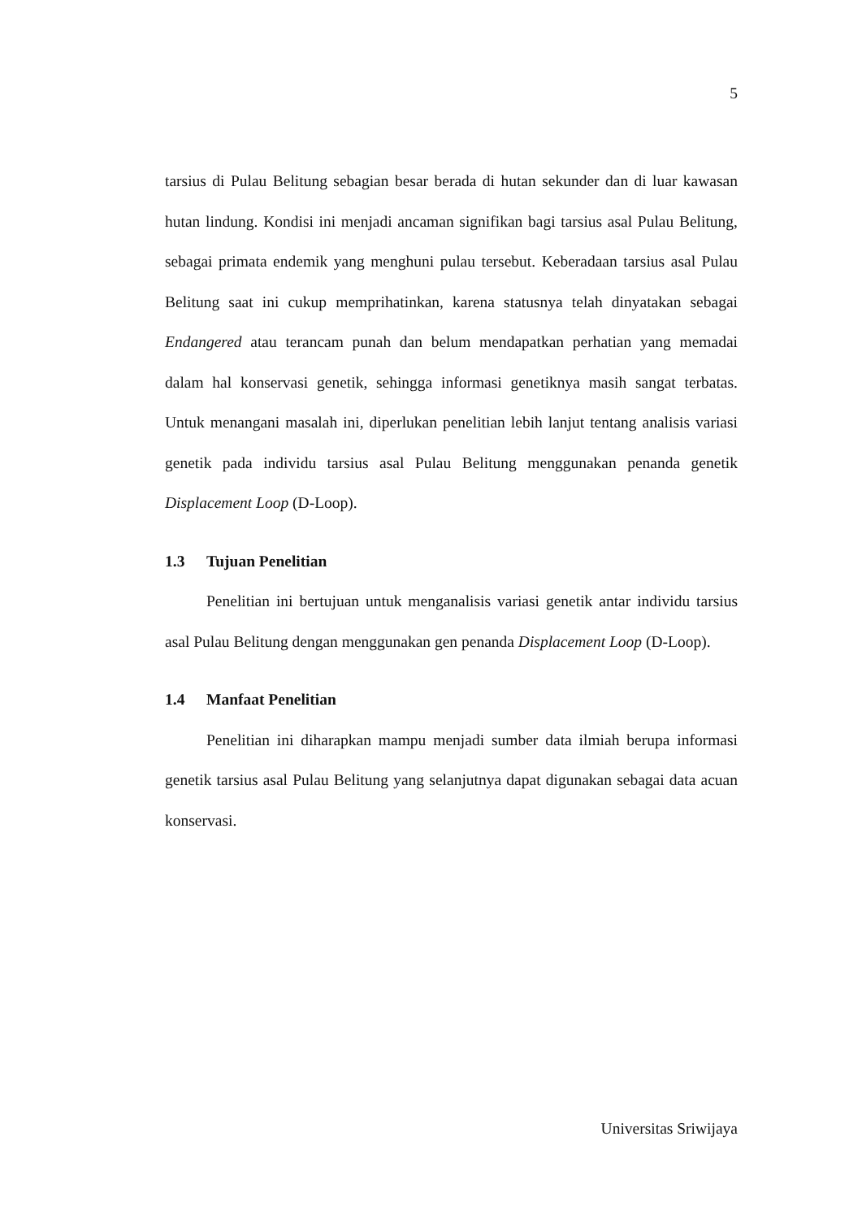5
tarsius di Pulau Belitung sebagian besar berada di hutan sekunder dan di luar kawasan hutan lindung. Kondisi ini menjadi ancaman signifikan bagi tarsius asal Pulau Belitung, sebagai primata endemik yang menghuni pulau tersebut. Keberadaan tarsius asal Pulau Belitung saat ini cukup memprihatinkan, karena statusnya telah dinyatakan sebagai Endangered atau terancam punah dan belum mendapatkan perhatian yang memadai dalam hal konservasi genetik, sehingga informasi genetiknya masih sangat terbatas. Untuk menangani masalah ini, diperlukan penelitian lebih lanjut tentang analisis variasi genetik pada individu tarsius asal Pulau Belitung menggunakan penanda genetik Displacement Loop (D-Loop).
1.3 Tujuan Penelitian
Penelitian ini bertujuan untuk menganalisis variasi genetik antar individu tarsius asal Pulau Belitung dengan menggunakan gen penanda Displacement Loop (D-Loop).
1.4 Manfaat Penelitian
Penelitian ini diharapkan mampu menjadi sumber data ilmiah berupa informasi genetik tarsius asal Pulau Belitung yang selanjutnya dapat digunakan sebagai data acuan konservasi.
Universitas Sriwijaya